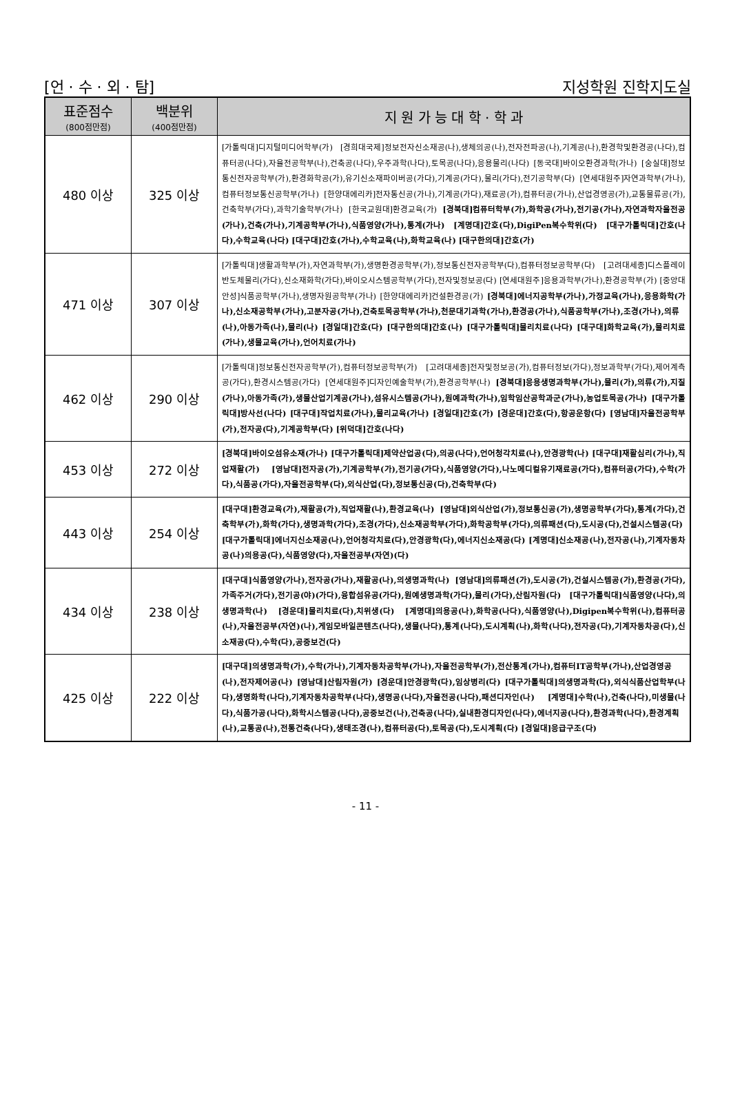[언 · 수 · 외 · 탐] 지성학원 진학지도실
| 표준점수 (800점만점) | 백분위 (400점만점) | 지 원 가 능 대 학 · 학 과 |
| --- | --- | --- |
| 480 이상 | 325 이상 | [가톨릭대]디지털미디어학부(가) [경희대국제]정보전자신소재공(나),생체의공(나),전자전파공(나),기계공(나),환경학및환경공(나다),컴퓨터공(나다),자율전공학부(나),건축공(나다),우주과학(나다),토목공(나다),응용물리(나다) [동국대]바이오환경과학(가나) [숭실대]정보통신전자공학부(가),환경화학공(가),유기신소재파이버공(가다),기계공(가다),물리(가다),전기공학부(다) [연세대원주]자연과학부(가나),컴퓨터정보통신공학부(가나) [한양대에리카]전자통신공(가나),기계공(가다),재료공(가),컴퓨터공(가나),산업경영공(가),교통물류공(가),건축학부(가다),과학기술학부(가나) [한국교원대]환경교육(가) [경북대]컴퓨터학부(가),화학공(가나),전기공(가나),자연과학자율전공(가나),건축(가나),기계공학부(가나),식품영양(가나),통계(가나) [계명대]간호(다),DigiPen복수학위(다) [대구가톨릭대]간호(나다),수학교육(나다) [대구대]간호(가나),수학교육(나),화학교육(나) [대구한의대]간호(가) |
| 471 이상 | 307 이상 | [가톨릭대]생활과학부(가),자연과학부(가),생명환경공학부(가),정보통신전자공학부(다),컴퓨터정보공학부(다) [고려대세종]디스플레이반도체물리(가다),신소재화학(가다),바이오시스템공학부(가다),전자및정보공(다) [연세대원주]응용과학부(가나),환경공학부(가) [중앙대안성]식품공학부(가나),생명자원공학부(가나) [한양대에리카]건설환경공(가) [경북대]에너지공학부(가나),가정교육(가나),응용화학(가나),신소재공학부(가나),고분자공(가나),건축토목공학부(가나),천문대기과학(가나),환경공(가나),식품공학부(가나),조경(가나),의류(나),아동가족(나),물리(나) [경일대]간호(다) [대구한의대]간호(나) [대구가톨릭대]물리치료(나다) [대구대]화학교육(가),물리치료(가나),생물교육(가나),언어치료(가나) |
| 462 이상 | 290 이상 | [가톨릭대]정보통신전자공학부(가),컴퓨터정보공학부(가) [고려대세종]전자및정보공(가),컴퓨터정보(가다),정보과학부(가다),제어계측공(가다),환경시스템공(가다) [연세대원주]디자인예술학부(가),환경공학부(나) [경북대]응용생명과학부(가나),물리(가),의류(가),지질(가나),아동가족(가),생물산업기계공(가나),섬유시스템공(가나),원예과학(가나),임학임산공학과군(가나),농업토목공(가나) [대구가톨릭대]방사선(나다) [대구대]작업치료(가나),물리교육(가나) [경일대]간호(가) [경운대]간호(다),항공운항(다) [영남대]자율전공학부(가),전자공(다),기계공학부(다) [위덕대]간호(나다) |
| 453 이상 | 272 이상 | [경북대]바이오섬유소재(가나) [대구가톨릭대]제약산업공(다),의공(나다),언어청각치료(나),안경광학(나) [대구대]재활심리(가나),직업재활(가) [영남대]전자공(가),기계공학부(가),전기공(가다),식품영양(가다),나노메디컬유기재료공(가다),컴퓨터공(가다),수학(가다),식품공(가다),자율전공학부(다),외식산업(다),정보통신공(다),건축학부(다) |
| 443 이상 | 254 이상 | [대구대]환경교육(가),재활공(가),직업재활(나),환경교육(나) [영남대]외식산업(가),정보통신공(가),생명공학부(가다),통계(가다),건축학부(가),화학(가다),생명과학(가다),조경(가다),신소재공학부(가다),화학공학부(가다),의류패션(다),도시공(다),건설시스템공(다) [대구가톨릭대]에너지신소재공(나),언어청각치료(다),안경광학(다),에너지신소재공(다) [계명대]신소재공(나),전자공(나),기계자동차공(나)의용공(다),식품영양(다),자율전공부(자연)(다) |
| 434 이상 | 238 이상 | [대구대]식품영양(가나),전자공(가나),재활공(나),의생명과학(나) [영남대]의류패션(가),도시공(가),건설시스템공(가),환경공(가다),가족주거(가다),전기공(야)(가다),융합섬유공(가다),원예생명과학(가다),물리(가다),산림자원(다) [대구가톨릭대]식품영양(나다),의생명과학(나) [경운대]물리치료(다),치위생(다) [계명대]의용공(나),화학공(나다),식품영양(나),Digipen복수학위(나),컴퓨터공(나),자율전공부(자연)(나),게임모바일콘텐츠(나다),생물(나다),통계(나다),도시계획(나),화학(나다),전자공(다),기계자동차공(다),신소재공(다),수학(다),공중보건(다) |
| 425 이상 | 222 이상 | [대구대]의생명과학(가),수학(가나),기계자동차공학부(가나),자율전공학부(가),전산통계(가나),컴퓨터IT공학부(가나),산업경영공(나),전자제어공(나) [영남대]산림자원(가) [경운대]안경광학(다),임상병리(다) [대구가톨릭대]의생명과학(다),외식식품산업학부(나다),생명화학(나다),기계자동차공학부(나다),생명공(나다),자율전공(나다),패션디자인(나) [계명대]수학(나),건축(나다),미생물(나다),식품가공(나다),화학시스템공(나다),공중보건(나),건축공(나다),실내환경디자인(나다),에너지공(나다),환경과학(나다),환경계획(나),교통공(나),전통건축(나다),생태조경(나),컴퓨터공(다),토목공(다),도시계획(다) [경일대]응급구조(다) |
- 11 -